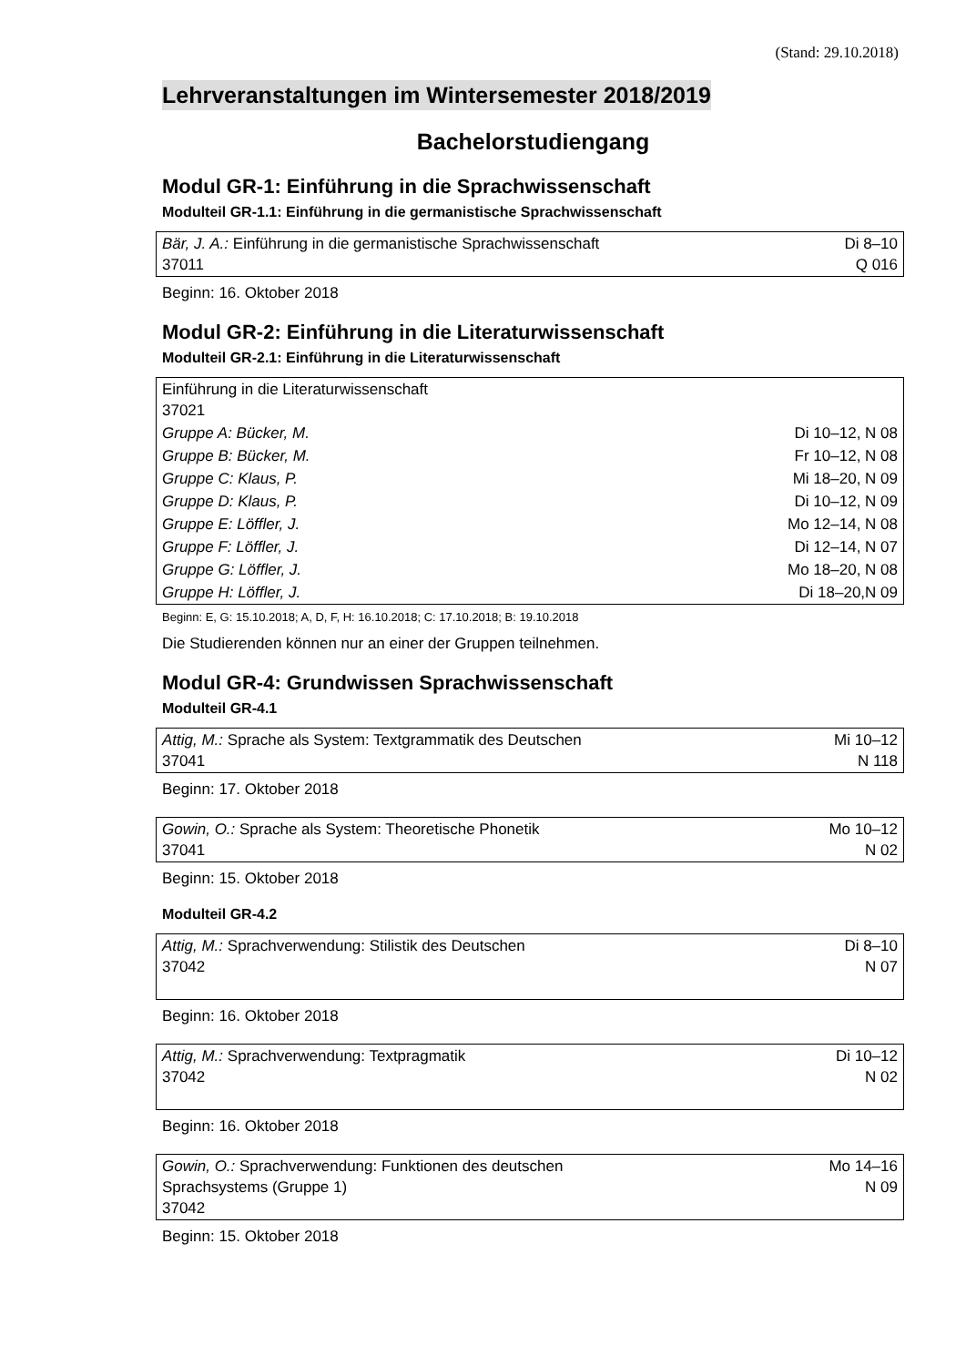(Stand: 29.10.2018)
Lehrveranstaltungen im Wintersemester 2018/2019
Bachelorstudiengang
Modul GR-1: Einführung in die Sprachwissenschaft
Modulteil GR-1.1: Einführung in die germanistische Sprachwissenschaft
| Bär, J. A.: Einführung in die germanistische Sprachwissenschaft 37011 | Di 8–10 Q 016 |
Beginn: 16. Oktober 2018
Modul GR-2: Einführung in die Literaturwissenschaft
Modulteil GR-2.1: Einführung in die Literaturwissenschaft
| Einführung in die Literaturwissenschaft 37021 | |
| Gruppe A: Bücker, M. | Di 10–12, N 08 |
| Gruppe B: Bücker, M. | Fr 10–12, N 08 |
| Gruppe C: Klaus, P. | Mi 18–20, N 09 |
| Gruppe D: Klaus, P. | Di 10–12, N 09 |
| Gruppe E: Löffler, J. | Mo 12–14, N 08 |
| Gruppe F: Löffler, J. | Di 12–14, N 07 |
| Gruppe G: Löffler, J. | Mo 18–20, N 08 |
| Gruppe H: Löffler, J. | Di 18–20,N 09 |
Beginn: E, G: 15.10.2018; A, D, F, H: 16.10.2018; C: 17.10.2018; B: 19.10.2018
Die Studierenden können nur an einer der Gruppen teilnehmen.
Modul GR-4: Grundwissen Sprachwissenschaft
Modulteil GR-4.1
| Attig, M.: Sprache als System: Textgrammatik des Deutschen 37041 | Mi 10–12 N 118 |
Beginn: 17. Oktober 2018
| Gowin, O.: Sprache als System: Theoretische Phonetik 37041 | Mo 10–12 N 02 |
Beginn: 15. Oktober 2018
Modulteil GR-4.2
| Attig, M.: Sprachverwendung: Stilistik des Deutschen 37042 | Di 8–10 N 07 |
Beginn: 16. Oktober 2018
| Attig, M.: Sprachverwendung: Textpragmatik 37042 | Di 10–12 N 02 |
Beginn: 16. Oktober 2018
| Gowin, O.: Sprachverwendung: Funktionen des deutschen Sprachsystems (Gruppe 1) 37042 | Mo 14–16 N 09 |
Beginn: 15. Oktober 2018